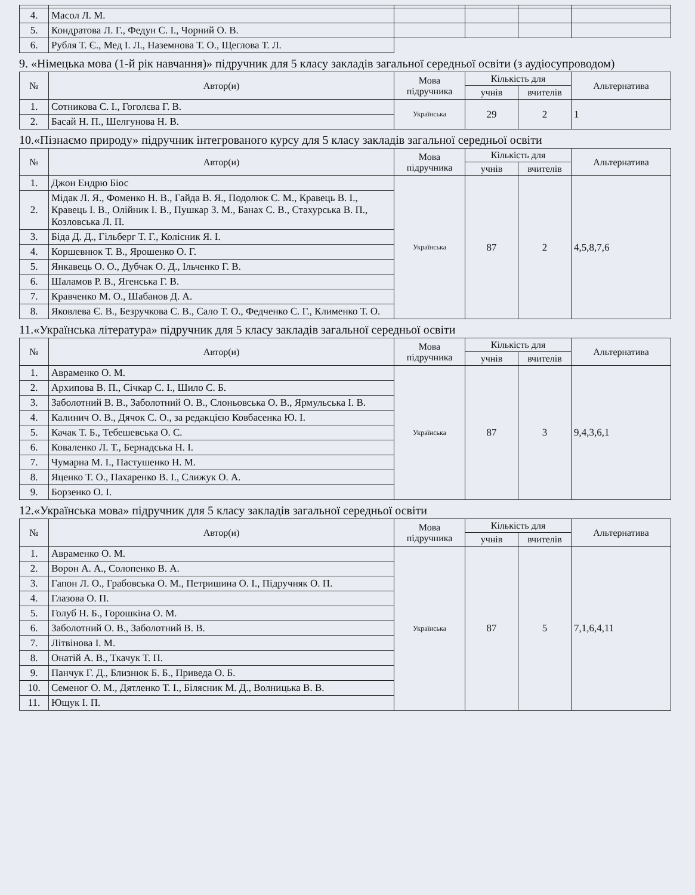| 4. | Масол Л. М. | | | | |
| 5. | Кондратова Л. Г., Федун С. І., Чорний О. В. | | | | |
| 6. | Рубля Т. Є., Мед І. Л., Наземнова Т. О., Щеглова Т. Л. | | | | |
9. «Німецька мова (1-й рік навчання)» підручник для 5 класу закладів загальної середньої освіти (з аудіосупроводом)
| № | Автор(и) | Мова підручника | Кількість для | | Альтернатива |
| --- | --- | --- | --- | --- | --- |
| | | | учнів | вчителів | |
| 1. | Сотникова С. І., Гоголєва Г. В. | Українська | 29 | 2 | 1 |
| 2. | Басай Н. П., Шелгунова Н. В. | | | | |
10.«Пізнаємо природу» підручник інтегрованого курсу для 5 класу закладів загальної середньої освіти
| № | Автор(и) | Мова підручника | Кількість для | | Альтернатива |
| --- | --- | --- | --- | --- | --- |
| | | | учнів | вчителів | |
| 1. | Джон Ендрю Біос | Українська | 87 | 2 | 4,5,8,7,6 |
| 2. | Мідак Л. Я., Фоменко Н. В., Гайда В. Я., Подолюк С. М., Кравець В. І., Кравець І. В., Олійник І. В., Пушкар З. М., Банах С. В., Стахурська В. П., Козловська Л. П. | | | | |
| 3. | Біда Д. Д., Гільберг Т. Г., Колісник Я. І. | | | | |
| 4. | Коршевнюк Т. В., Ярошенко О. Г. | | | | |
| 5. | Янкавець О. О., Дубчак О. Д., Ільченко Г. В. | | | | |
| 6. | Шаламов Р. В., Ягенська Г. В. | | | | |
| 7. | Кравченко М. О., Шабанов Д. А. | | | | |
| 8. | Яковлева Є. В., Безручкова С. В., Сало Т. О., Федченко С. Г., Клименко Т. О. | | | | |
11.«Українська література» підручник для 5 класу закладів загальної середньої освіти
| № | Автор(и) | Мова підручника | Кількість для | | Альтернатива |
| --- | --- | --- | --- | --- | --- |
| | | | учнів | вчителів | |
| 1. | Авраменко О. М. | Українська | 87 | 3 | 9,4,3,6,1 |
| 2. | Архипова В. П., Січкар С. І., Шило С. Б. | | | | |
| 3. | Заболотний В. В., Заболотний О. В., Слоньовська О. В., Ярмульська І. В. | | | | |
| 4. | Калинич О. В., Дячок С. О., за редакцією Ковбасенка Ю. І. | | | | |
| 5. | Качак Т. Б., Тебешевська О. С. | | | | |
| 6. | Коваленко Л. Т., Бернадська Н. І. | | | | |
| 7. | Чумарна М. І., Пастушенко Н. М. | | | | |
| 8. | Яценко Т. О., Пахаренко В. І., Слижук О. А. | | | | |
| 9. | Борзенко О. І. | | | | |
12.«Українська мова» підручник для 5 класу закладів загальної середньої освіти
| № | Автор(и) | Мова підручника | Кількість для | | Альтернатива |
| --- | --- | --- | --- | --- | --- |
| | | | учнів | вчителів | |
| 1. | Авраменко О. М. | Українська | 87 | 5 | 7,1,6,4,11 |
| 2. | Ворон А. А., Солопенко В. А. | | | | |
| 3. | Гапон Л. О., Грабовська О. М., Петришина О. І., Підручняк О. П. | | | | |
| 4. | Глазова О. П. | | | | |
| 5. | Голуб Н. Б., Горошкіна О. М. | | | | |
| 6. | Заболотний О. В., Заболотний В. В. | | | | |
| 7. | Літвінова І. М. | | | | |
| 8. | Онатій А. В., Ткачук Т. П. | | | | |
| 9. | Панчук Г. Д., Близнюк Б. Б., Приведа О. Б. | | | | |
| 10. | Семеног О. М., Дятленко Т. І., Білясник М. Д., Волницька В. В. | | | | |
| 11. | Ющук І. П. | | | | |